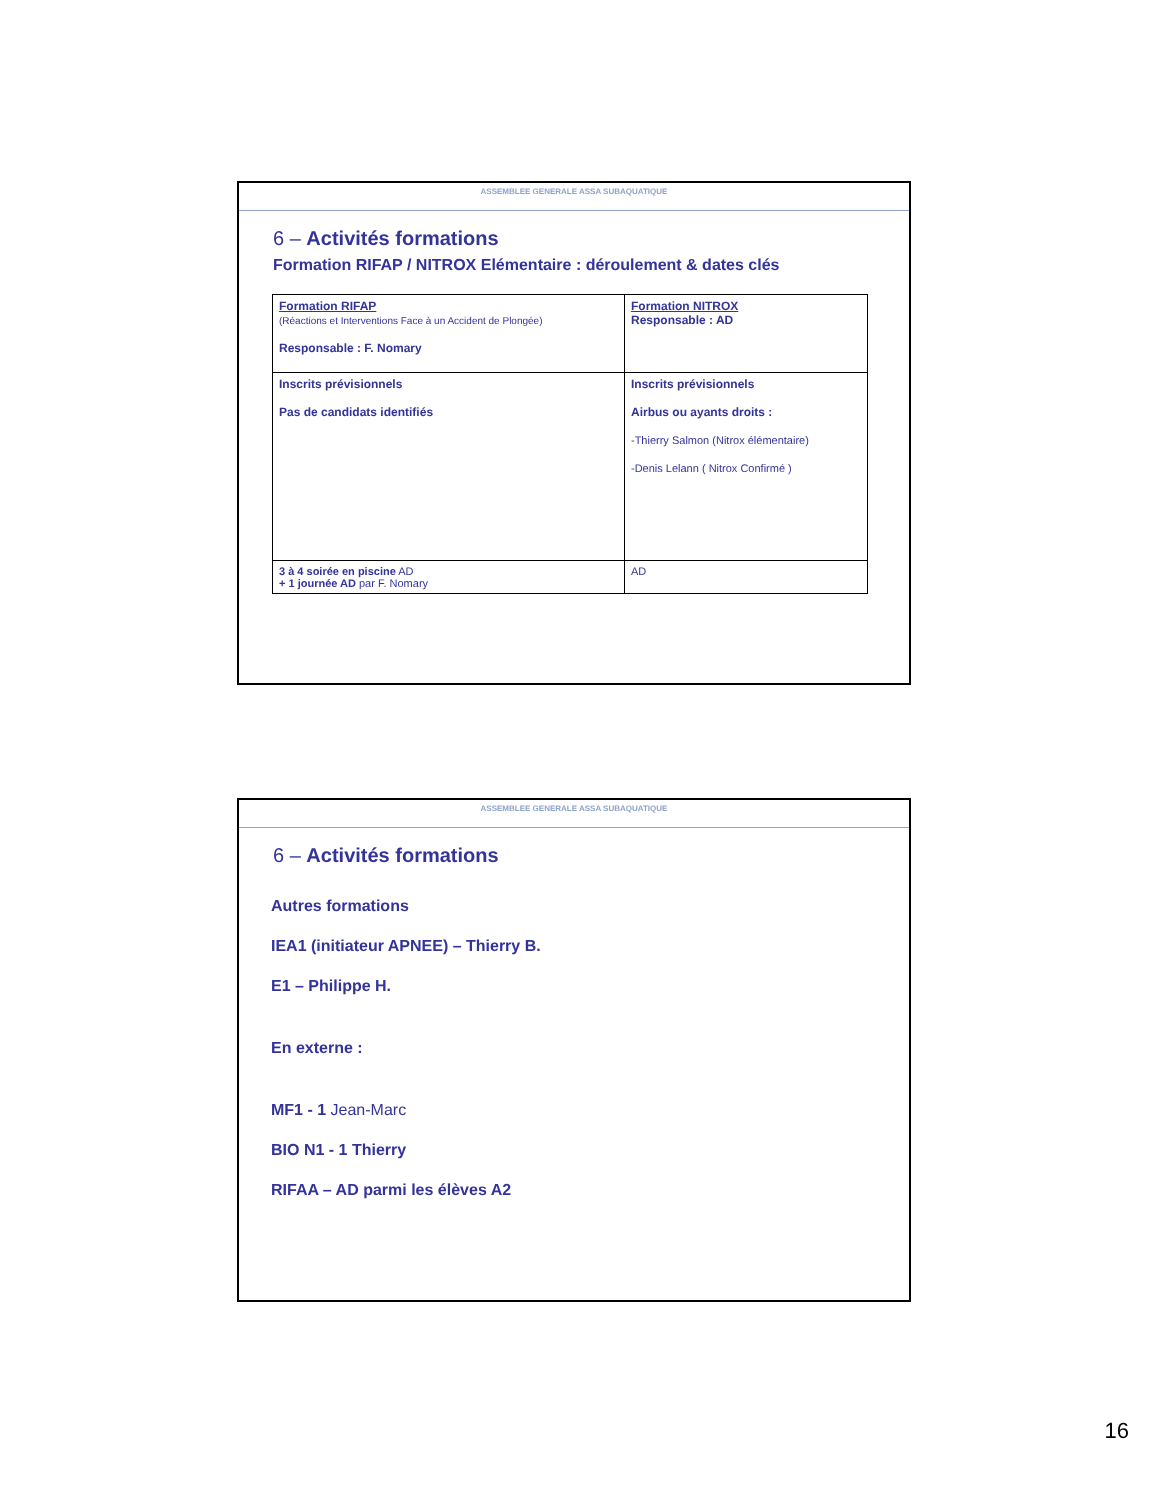ASSEMBLEE GENERALE ASSA SUBAQUATIQUE
6 – Activités formations
Formation RIFAP / NITROX Elémentaire : déroulement & dates clés
| Formation RIFAP (Réactions et Interventions Face à un Accident de Plongée) Responsable : F. Nomary | Formation NITROX Responsable : AD |
| Inscrits prévisionnels Pas de candidats identifiés | Inscrits prévisionnels Airbus ou ayants droits : -Thierry Salmon (Nitrox élémentaire) -Denis Lelann ( Nitrox Confirmé ) |
| 3 à 4 soirée en piscine AD + 1 journée AD par F. Nomary | AD |
ASSEMBLEE GENERALE ASSA SUBAQUATIQUE
6 – Activités formations
Autres formations
IEA1 (initiateur APNEE) – Thierry B.
E1 – Philippe H.
En externe :
MF1 - 1 Jean-Marc
BIO N1 - 1 Thierry
RIFAA – AD parmi les élèves A2
16